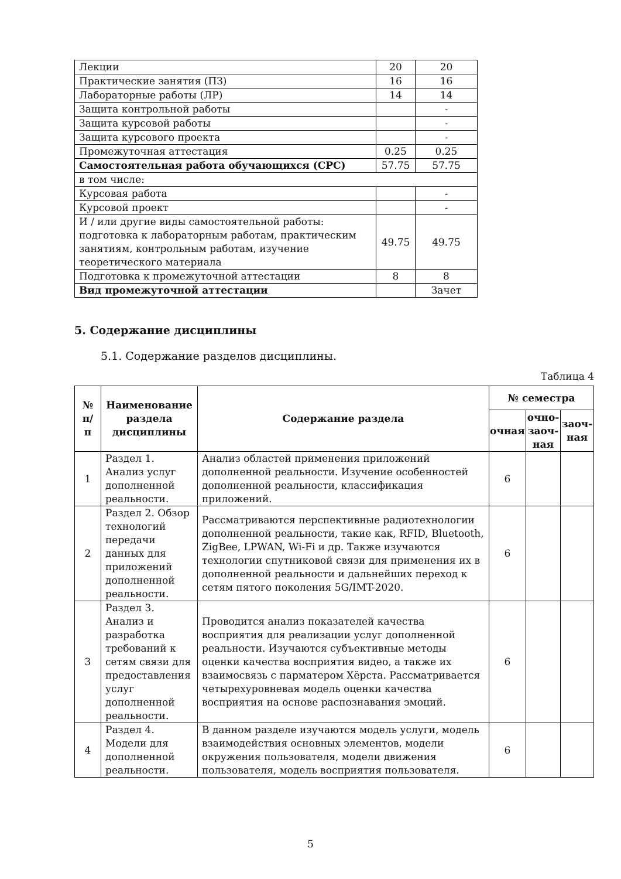| Лекции | 20 | 20 |
| Практические занятия (ПЗ) | 16 | 16 |
| Лабораторные работы (ЛР) | 14 | 14 |
| Защита контрольной работы | | - |
| Защита курсовой работы | | - |
| Защита курсового проекта | | - |
| Промежуточная аттестация | 0.25 | 0.25 |
| Самостоятельная работа обучающихся (СРС) | 57.75 | 57.75 |
| в том числе: | | |
| Курсовая работа | | - |
| Курсовой проект | | - |
| И / или другие виды самостоятельной работы: подготовка к лабораторным работам, практическим занятиям, контрольным работам, изучение теоретического материала | 49.75 | 49.75 |
| Подготовка к промежуточной аттестации | 8 | 8 |
| Вид промежуточной аттестации | | Зачет |
5. Содержание дисциплины
5.1. Содержание разделов дисциплины.
Таблица 4
| № п/п | Наименование раздела дисциплины | Содержание раздела | № семестра | | |
| --- | --- | --- | --- | --- | --- |
| | | | очная | очно-заоч-ная | заоч-ная |
| 1 | Раздел 1. Анализ услуг дополненной реальности. | Анализ областей применения приложений дополненной реальности. Изучение особенностей дополненной реальности, классификация приложений. | 6 | | |
| 2 | Раздел 2. Обзор технологий передачи данных для приложений дополненной реальности. | Рассматриваются перспективные радиотехнологии дополненной реальности, такие как, RFID, Bluetooth, ZigBee, LPWAN, Wi-Fi и др. Также изучаются технологии спутниковой связи для применения их в дополненной реальности и дальнейших переход к сетям пятого поколения 5G/IMT-2020. | 6 | | |
| 3 | Раздел 3. Анализ и разработка требований к сетям связи для предоставления услуг дополненной реальности. | Проводится анализ показателей качества восприятия для реализации услуг дополненной реальности. Изучаются субъективные методы оценки качества восприятия видео, а также их взаимосвязь с парматером Хёрста. Рассматривается четырехуровневая модель оценки качества восприятия на основе распознавания эмоций. | 6 | | |
| 4 | Раздел 4. Модели для дополненной реальности. | В данном разделе изучаются модель услуги, модель взаимодействия основных элементов, модели окружения пользователя, модели движения пользователя, модель восприятия пользователя. | 6 | | |
5